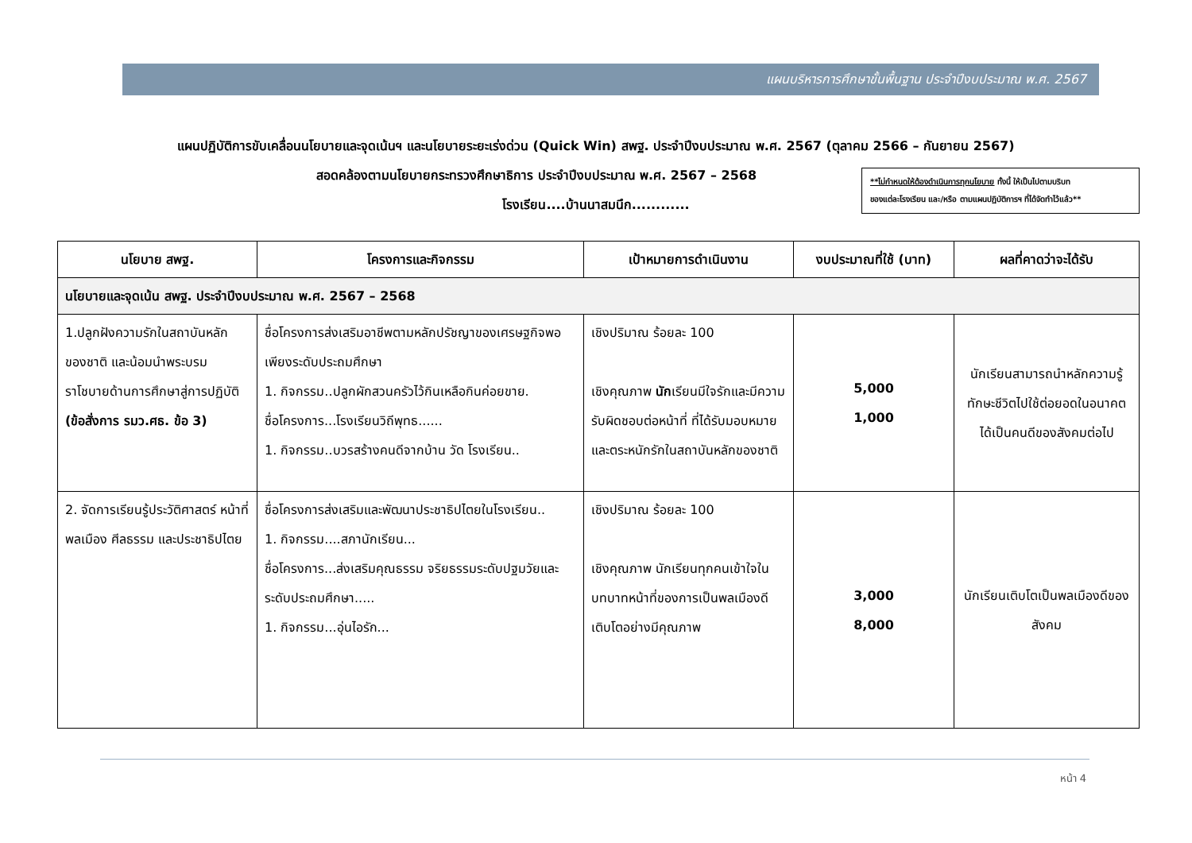แผนบริหารการศึกษาขั้นพื้นฐาน ประจำปีงบประมาณ พ.ศ. 2567
แผนปฏิบัติการขับเคลื่อนนโยบายและจุดเน้นฯ และนโยบายระยะเร่งด่วน (Quick Win) สพฐ. ประจำปีงบประมาณ พ.ศ. 2567 (ตุลาคม 2566 – กันยายน 2567)
สอดคล้องตามนโยบายกระทรวงศึกษาธิการ ประจำปีงบประมาณ พ.ศ. 2567 – 2568
โรงเรียน....บ้านนาสมนึก............
**ไม่กำหนดให้ต้องดำเนินการทุกนโยบาย ทั้งนี้ ให้เป็นไปตามบริบท
ของแต่ละโรงเรียน และ/หรือ ตามแผนปฏิบัติการฯ ที่ได้จัดทำไว้แล้ว**
| นโยบาย สพฐ. | โครงการและกิจกรรม | เป้าหมายการดำเนินงาน | งบประมาณที่ใช้ (บาท) | ผลที่คาดว่าจะได้รับ |
| --- | --- | --- | --- | --- |
| นโยบายและจุดเน้น สพฐ. ประจำปีงบประมาณ พ.ศ. 2567 – 2568 | | | | |
| 1.ปลูกฝังความรักในสถาบันหลักของชาติ และน้อมนำพระบรมราโชบายด้านการศึกษาสู่การปฏิบัติ (ข้อสั่งการ รมว.ศธ. ข้อ 3) | ชื่อโครงการส่งเสริมอาชีพตามหลักปรัชญาของเศรษฐกิจพอเพียงระดับประถมศึกษา 1. กิจกรรม..ปลูกผักสวนครัวไว้กินเหลือกินค่อยขาย. ชื่อโครงการ...โรงเรียนวิถีพุทธ...... 1. กิจกรรม..บวรสร้างคนดีจากบ้าน วัด โรงเรียน.. | เชิงปริมาณ ร้อยละ 100 เชิงคุณภาพ นัก เรียนมีใจรักและมีความรับผิดชอบต่อหน้าที่ ที่ได้รับมอบหมายและตระหนักรักในสถาบันหลักของชาติ | 5,000 1,000 | นักเรียนสามารถนำหลักความรู้ทักษะชีวิตไปใช้ต่อยอดในอนาคตได้เป็นคนดีของสังคมต่อไป |
| 2. จัดการเรียนรู้ประวัติศาสตร์ หน้าที่พลเมือง ศีลธรรม และประชาธิปไตย | ชื่อโครงการส่งเสริมและพัฒนาประชาธิปไตยในโรงเรียน.. 1. กิจกรรม....สภานักเรียน... ชื่อโครงการ...ส่งเสริมคุณธรรม จริยธรรมระดับปฐมวัยและระดับประถมศึกษา..... 1. กิจกรรม...อุ่นไอรัก... | เชิงปริมาณ ร้อยละ 100 เชิงคุณภาพ นักเรียนทุกคนเข้าใจในบทบาทหน้าที่ของการเป็นพลเมืองดีเติบโตอย่างมีคุณภาพ | 3,000 8,000 | นักเรียนเติบโตเป็นพลเมืองดีของสังคม |
หน้า 4